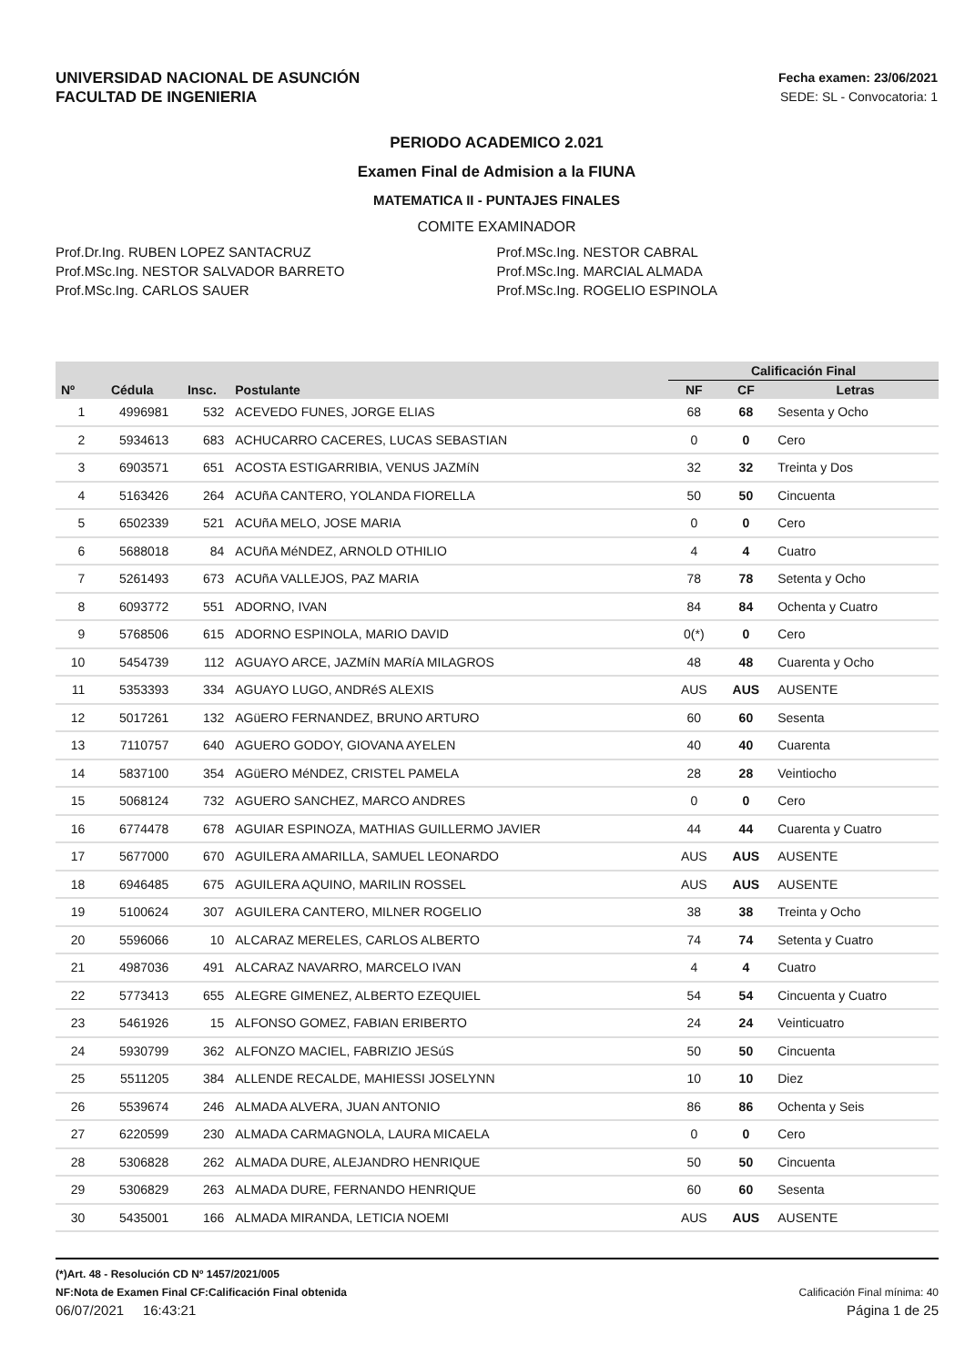UNIVERSIDAD NACIONAL DE ASUNCIÓN
FACULTAD DE INGENIERIA
Fecha examen: 23/06/2021
SEDE: SL - Convocatoria: 1
PERIODO ACADEMICO 2.021
Examen Final de Admision a la FIUNA
MATEMATICA II - PUNTAJES FINALES
COMITE EXAMINADOR
Prof.Dr.Ing. RUBEN LOPEZ SANTACRUZ
Prof.MSc.Ing. NESTOR SALVADOR BARRETO
Prof.MSc.Ing. CARLOS SAUER
Prof.MSc.Ing. NESTOR CABRAL
Prof.MSc.Ing. MARCIAL ALMADA
Prof.MSc.Ing. ROGELIO ESPINOLA
| | | | | Calificación Final | | |
| --- | --- | --- | --- | --- | --- | --- |
| Nº | Cédula | Insc. | Postulante | NF | CF | Letras |
| 1 | 4996981 | 532 | ACEVEDO FUNES, JORGE ELIAS | 68 | 68 | Sesenta y Ocho |
| 2 | 5934613 | 683 | ACHUCARRO CACERES, LUCAS SEBASTIAN | 0 | 0 | Cero |
| 3 | 6903571 | 651 | ACOSTA ESTIGARRIBIA, VENUS JAZMíN | 32 | 32 | Treinta y Dos |
| 4 | 5163426 | 264 | ACUñA CANTERO, YOLANDA FIORELLA | 50 | 50 | Cincuenta |
| 5 | 6502339 | 521 | ACUñA MELO, JOSE MARIA | 0 | 0 | Cero |
| 6 | 5688018 | 84 | ACUñA MéNDEZ, ARNOLD OTHILIO | 4 | 4 | Cuatro |
| 7 | 5261493 | 673 | ACUñA VALLEJOS, PAZ MARIA | 78 | 78 | Setenta y Ocho |
| 8 | 6093772 | 551 | ADORNO, IVAN | 84 | 84 | Ochenta y Cuatro |
| 9 | 5768506 | 615 | ADORNO ESPINOLA, MARIO DAVID | 0(*) | 0 | Cero |
| 10 | 5454739 | 112 | AGUAYO ARCE, JAZMíN MARíA MILAGROS | 48 | 48 | Cuarenta y Ocho |
| 11 | 5353393 | 334 | AGUAYO LUGO, ANDRéS ALEXIS | AUS | AUS | AUSENTE |
| 12 | 5017261 | 132 | AGüERO FERNANDEZ, BRUNO ARTURO | 60 | 60 | Sesenta |
| 13 | 7110757 | 640 | AGUERO GODOY, GIOVANA AYELEN | 40 | 40 | Cuarenta |
| 14 | 5837100 | 354 | AGüERO MéNDEZ, CRISTEL PAMELA | 28 | 28 | Veintiocho |
| 15 | 5068124 | 732 | AGUERO SANCHEZ, MARCO ANDRES | 0 | 0 | Cero |
| 16 | 6774478 | 678 | AGUIAR ESPINOZA, MATHIAS GUILLERMO JAVIER | 44 | 44 | Cuarenta y Cuatro |
| 17 | 5677000 | 670 | AGUILERA AMARILLA, SAMUEL LEONARDO | AUS | AUS | AUSENTE |
| 18 | 6946485 | 675 | AGUILERA AQUINO, MARILIN ROSSEL | AUS | AUS | AUSENTE |
| 19 | 5100624 | 307 | AGUILERA CANTERO, MILNER ROGELIO | 38 | 38 | Treinta y Ocho |
| 20 | 5596066 | 10 | ALCARAZ MERELES, CARLOS ALBERTO | 74 | 74 | Setenta y Cuatro |
| 21 | 4987036 | 491 | ALCARAZ NAVARRO, MARCELO IVAN | 4 | 4 | Cuatro |
| 22 | 5773413 | 655 | ALEGRE GIMENEZ, ALBERTO EZEQUIEL | 54 | 54 | Cincuenta y Cuatro |
| 23 | 5461926 | 15 | ALFONSO GOMEZ, FABIAN ERIBERTO | 24 | 24 | Veinticuatro |
| 24 | 5930799 | 362 | ALFONZO MACIEL, FABRIZIO JESúS | 50 | 50 | Cincuenta |
| 25 | 5511205 | 384 | ALLENDE RECALDE, MAHIESSI JOSELYNN | 10 | 10 | Diez |
| 26 | 5539674 | 246 | ALMADA ALVERA, JUAN ANTONIO | 86 | 86 | Ochenta y Seis |
| 27 | 6220599 | 230 | ALMADA CARMAGNOLA, LAURA MICAELA | 0 | 0 | Cero |
| 28 | 5306828 | 262 | ALMADA DURE, ALEJANDRO HENRIQUE | 50 | 50 | Cincuenta |
| 29 | 5306829 | 263 | ALMADA DURE, FERNANDO HENRIQUE | 60 | 60 | Sesenta |
| 30 | 5435001 | 166 | ALMADA MIRANDA, LETICIA NOEMI | AUS | AUS | AUSENTE |
(*)Art. 48 - Resolución CD Nº 1457/2021/005
NF:Nota de Examen Final CF:Calificación Final obtenida Calificación Final mínima: 40
06/07/2021 16:43:21 Página 1 de 25